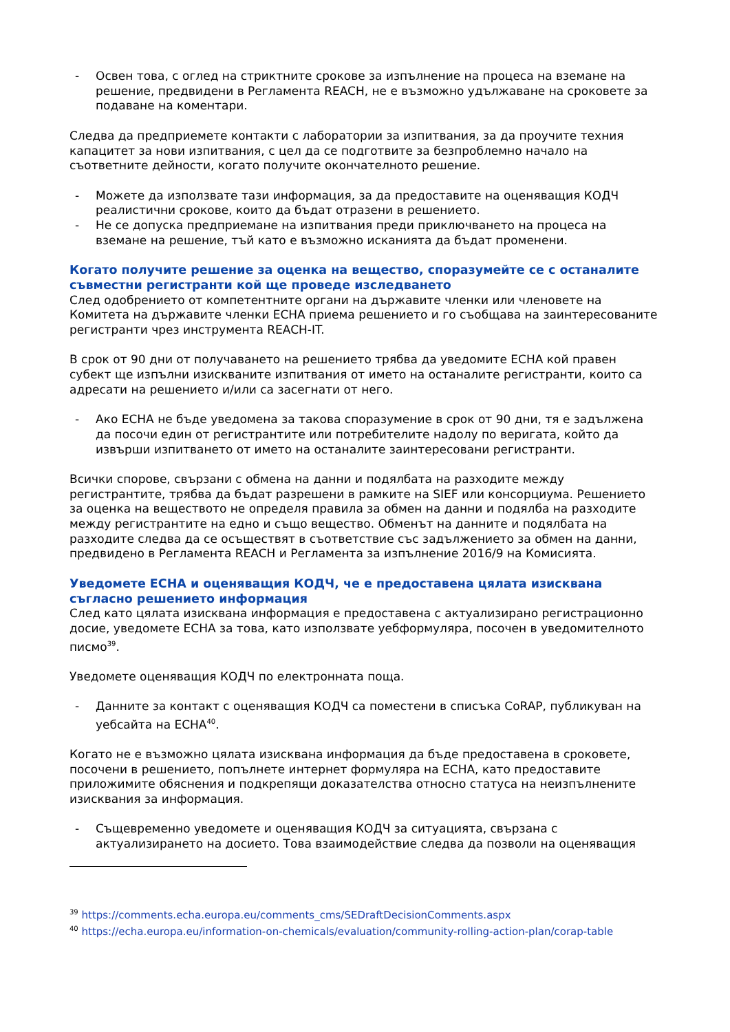- Освен това, с оглед на стриктните срокове за изпълнение на процеса на вземане на решение, предвидени в Регламента REACH, не е възможно удължаване на сроковете за подаване на коментари.
Следва да предприемете контакти с лаборатории за изпитвания, за да проучите техния капацитет за нови изпитвания, с цел да се подготвите за безпроблемно начало на съответните дейности, когато получите окончателното решение.
- Можете да използвате тази информация, за да предоставите на оценяващия КОДЧ реалистични срокове, които да бъдат отразени в решението.
- Не се допуска предприемане на изпитвания преди приключването на процеса на вземане на решение, тъй като е възможно исканията да бъдат променени.
Когато получите решение за оценка на вещество, споразумейте се с останалите съвместни регистранти кой ще проведе изследването
След одобрението от компетентните органи на държавите членки или членовете на Комитета на държавите членки ECHA приема решението и го съобщава на заинтересованите регистранти чрез инструмента REACH-IT.
В срок от 90 дни от получаването на решението трябва да уведомите ECHA кой правен субект ще изпълни изискваните изпитвания от името на останалите регистранти, които са адресати на решението и/или са засегнати от него.
- Ако ECHA не бъде уведомена за такова споразумение в срок от 90 дни, тя е задължена да посочи един от регистрантите или потребителите надолу по веригата, който да извърши изпитването от името на останалите заинтересовани регистранти.
Всички спорове, свързани с обмена на данни и подялбата на разходите между регистрантите, трябва да бъдат разрешени в рамките на SIEF или консорциума. Решението за оценка на веществото не определя правила за обмен на данни и подялба на разходите между регистрантите на едно и също вещество. Обменът на данните и подялбата на разходите следва да се осъществят в съответствие със задължението за обмен на данни, предвидено в Регламента REACH и Регламента за изпълнение 2016/9 на Комисията.
Уведомете ECHA и оценяващия КОДЧ, че е предоставена цялата изисквана съгласно решението информация
След като цялата изисквана информация е предоставена с актуализирано регистрационно досие, уведомете ECHA за това, като използвате уебформуляра, посочен в уведомителното писмо<sup>39</sup>.
Уведомете оценяващия КОДЧ по електронната поща.
- Данните за контакт с оценяващия КОДЧ са поместени в списъка CoRAP, публикуван на уебсайта на ECHA<sup>40</sup>.
Когато не е възможно цялата изисквана информация да бъде предоставена в сроковете, посочени в решението, попълнете интернет формуляра на ECHA, като предоставите приложимите обяснения и подкрепящи доказателства относно статуса на неизпълнените изисквания за информация.
- Същевременно уведомете и оценяващия КОДЧ за ситуацията, свързана с актуализирането на досието. Това взаимодействие следва да позволи на оценяващия
<sup>39</sup> https://comments.echa.europa.eu/comments_cms/SEDraftDecisionComments.aspx
<sup>40</sup> https://echa.europa.eu/information-on-chemicals/evaluation/community-rolling-action-plan/corap-table